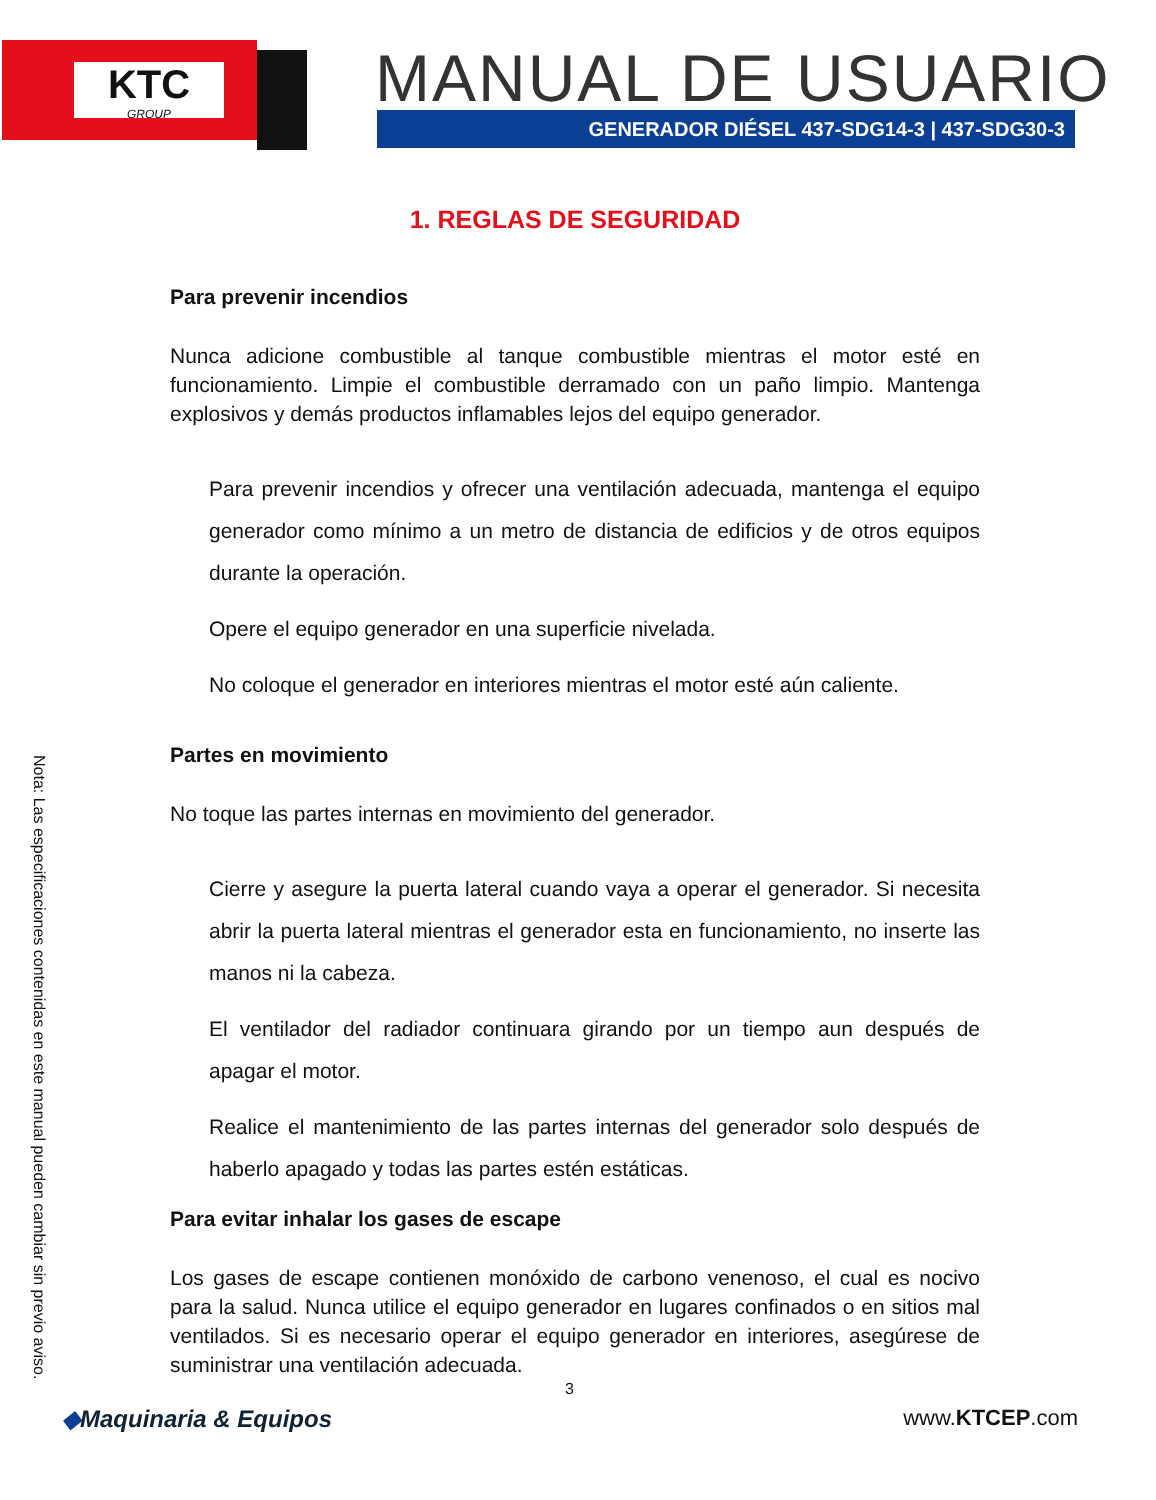KTC
GROUP
MANUAL DE USUARIO
GENERADOR DIÉSEL 437-SDG14-3 | 437-SDG30-3
1. REGLAS DE SEGURIDAD
Para prevenir incendios
Nunca adicione combustible al tanque combustible mientras el motor esté en funcionamiento. Limpie el combustible derramado con un paño limpio. Mantenga explosivos y demás productos inflamables lejos del equipo generador.
Para prevenir incendios y ofrecer una ventilación adecuada, mantenga el equipo generador como mínimo a un metro de distancia de edificios y de otros equipos durante la operación.
Opere el equipo generador en una superficie nivelada.
No coloque el generador en interiores mientras el motor esté aún caliente.
Partes en movimiento
No toque las partes internas en movimiento del generador.
Cierre y asegure la puerta lateral cuando vaya a operar el generador. Si necesita abrir la puerta lateral mientras el generador esta en funcionamiento, no inserte las manos ni la cabeza.
El ventilador del radiador continuara girando por un tiempo aun después de apagar el motor.
Realice el mantenimiento de las partes internas del generador solo después de haberlo apagado y todas las partes estén estáticas.
Para evitar inhalar los gases de escape
Los gases de escape contienen monóxido de carbono venenoso, el cual es nocivo para la salud. Nunca utilice el equipo generador en lugares confinados o en sitios mal ventilados. Si es necesario operar el equipo generador en interiores, asegúrese de suministrar una ventilación adecuada.
Nota: Las especificaciones contenidas en este manual pueden cambiar sin previo aviso.
3
◆Maquinaria & Equipos www.KTCEP.com